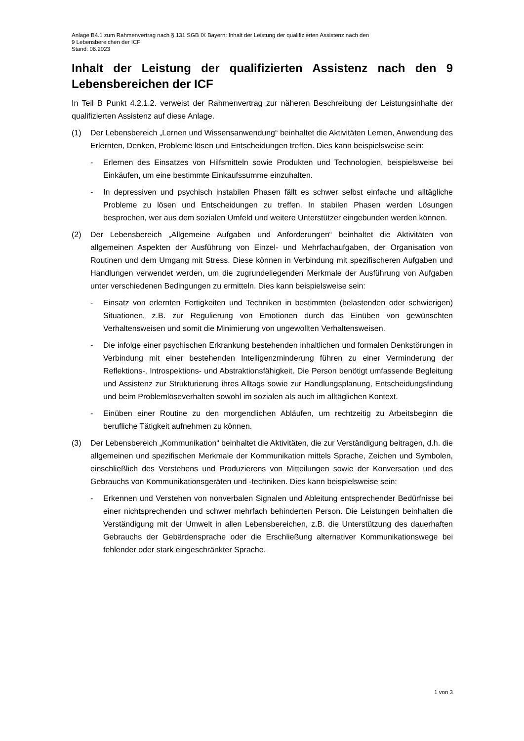Anlage B4.1 zum Rahmenvertrag nach § 131 SGB IX Bayern: Inhalt der Leistung der qualifizierten Assistenz nach den
9 Lebensbereichen der ICF
Stand: 06.2023
Inhalt der Leistung der qualifizierten Assistenz nach den 9 Lebensbereichen der ICF
In Teil B Punkt 4.2.1.2. verweist der Rahmenvertrag zur näheren Beschreibung der Leistungsinhalte der qualifizierten Assistenz auf diese Anlage.
(1) Der Lebensbereich „Lernen und Wissensanwendung“ beinhaltet die Aktivitäten Lernen, Anwendung des Erlernten, Denken, Probleme lösen und Entscheidungen treffen. Dies kann beispielsweise sein:
- Erlernen des Einsatzes von Hilfsmitteln sowie Produkten und Technologien, beispielsweise bei Einkäufen, um eine bestimmte Einkaufssumme einzuhalten.
- In depressiven und psychisch instabilen Phasen fällt es schwer selbst einfache und alltägliche Probleme zu lösen und Entscheidungen zu treffen. In stabilen Phasen werden Lösungen besprochen, wer aus dem sozialen Umfeld und weitere Unterstützer eingebunden werden können.
(2) Der Lebensbereich „Allgemeine Aufgaben und Anforderungen“ beinhaltet die Aktivitäten von allgemeinen Aspekten der Ausführung von Einzel- und Mehrfachaufgaben, der Organisation von Routinen und dem Umgang mit Stress. Diese können in Verbindung mit spezifischeren Aufgaben und Handlungen verwendet werden, um die zugrundeliegenden Merkmale der Ausführung von Aufgaben unter verschiedenen Bedingungen zu ermitteln. Dies kann beispielsweise sein:
- Einsatz von erlernten Fertigkeiten und Techniken in bestimmten (belastenden oder schwierigen) Situationen, z.B. zur Regulierung von Emotionen durch das Einüben von gewünschten Verhaltensweisen und somit die Minimierung von ungewollten Verhaltensweisen.
- Die infolge einer psychischen Erkrankung bestehenden inhaltlichen und formalen Denkstörungen in Verbindung mit einer bestehenden Intelligenzminderung führen zu einer Verminderung der Reflektions-, Introspektions- und Abstraktionsfähigkeit. Die Person benötigt umfassende Begleitung und Assistenz zur Strukturierung ihres Alltags sowie zur Handlungsplanung, Entscheidungsfindung und beim Problemlöseverhalten sowohl im sozialen als auch im alltäglichen Kontext.
- Einüben einer Routine zu den morgendlichen Abläufen, um rechtzeitig zu Arbeitsbeginn die berufliche Tätigkeit aufnehmen zu können.
(3) Der Lebensbereich „Kommunikation“ beinhaltet die Aktivitäten, die zur Verständigung beitragen, d.h. die allgemeinen und spezifischen Merkmale der Kommunikation mittels Sprache, Zeichen und Symbolen, einschließlich des Verstehens und Produzierens von Mitteilungen sowie der Konversation und des Gebrauchs von Kommunikationsgeräten und -techniken. Dies kann beispielsweise sein:
- Erkennen und Verstehen von nonverbalen Signalen und Ableitung entsprechender Bedürfnisse bei einer nichtsprechenden und schwer mehrfach behinderten Person. Die Leistungen beinhalten die Verständigung mit der Umwelt in allen Lebensbereichen, z.B. die Unterstützung des dauerhaften Gebrauchs der Gebärdensprache oder die Erschließung alternativer Kommunikationswege bei fehlender oder stark eingeschränkter Sprache.
1 von 3